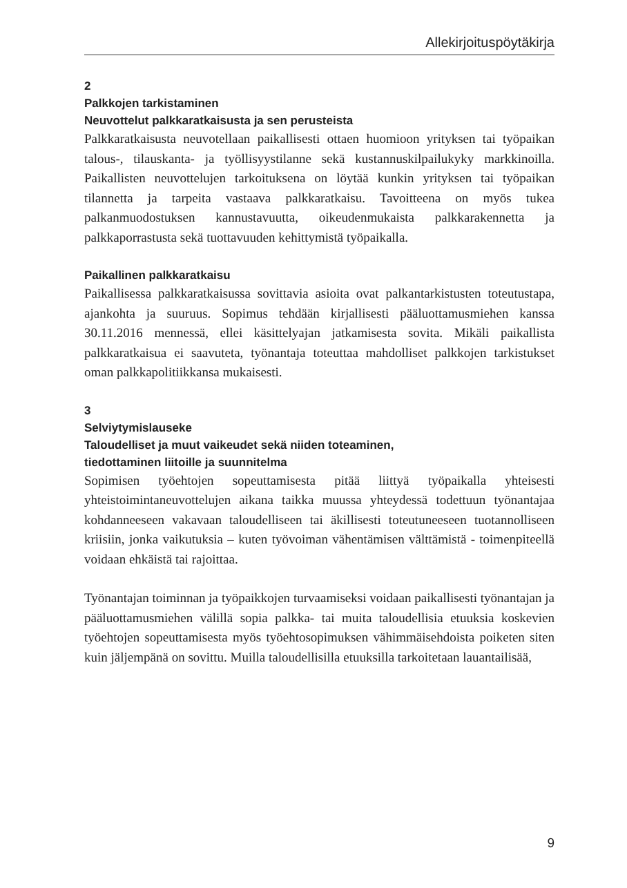Allekirjoituspöytäkirja
2
Palkkojen tarkistaminen
Neuvottelut palkkaratkaisusta ja sen perusteista
Palkkaratkaisusta neuvotellaan paikallisesti ottaen huomioon yrityksen tai työpaikan talous-, tilauskanta- ja työllisyystilanne sekä kustannus­kilpailukyky markkinoilla. Paikallisten neuvottelujen tarkoituksena on löytää kunkin yrityksen tai työpaikan tilannetta ja tarpeita vastaava palkkaratkaisu. Tavoitteena on myös tukea palkanmuodostuksen kan­nustavuutta, oikeudenmukaista palkkarakennetta ja palkkaporrastusta sekä tuottavuuden kehittymistä työpaikalla.
Paikallinen palkkaratkaisu
Paikallisessa palkkaratkaisussa sovittavia asioita ovat palkantarkistus­ten toteutustapa, ajankohta ja suuruus. Sopimus tehdään kirjallisesti pääluottamusmiehen kanssa 30.11.2016 mennessä, ellei käsittelyajan jatkamisesta sovita. Mikäli paikallista palkkaratkaisua ei saavuteta, työnantaja toteuttaa mahdolliset palkkojen tarkistukset oman palkka­politiikkansa mukaisesti.
3
Selviytymislauseke
Taloudelliset ja muut vaikeudet sekä niiden toteaminen,
tiedottaminen liitoille ja suunnitelma
Sopimisen työehtojen sopeuttamisesta pitää liittyä työpaikalla yhteises­ti yhteistoimintaneuvottelujen aikana taikka muussa yhteydessä todet­tuun työnantajaa kohdanneeseen vakavaan taloudelliseen tai äkillisesti toteutuneeseen tuotannolliseen kriisiin, jonka vaikutuksia – kuten työ­voiman vähentämisen välttämistä - toimenpiteellä voidaan ehkäistä tai rajoittaa.
Työnantajan toiminnan ja työpaikkojen turvaamiseksi voidaan paikalli­sesti työnantajan ja pääluottamusmiehen välillä sopia palkka- tai mui­ta taloudellisia etuuksia koskevien työehtojen sopeuttamisesta myös työehtosopimuksen vähimmäisehdoista poiketen siten kuin jäljempänä on sovittu. Muilla taloudellisilla etuuksilla tarkoitetaan lauantailisää,
9